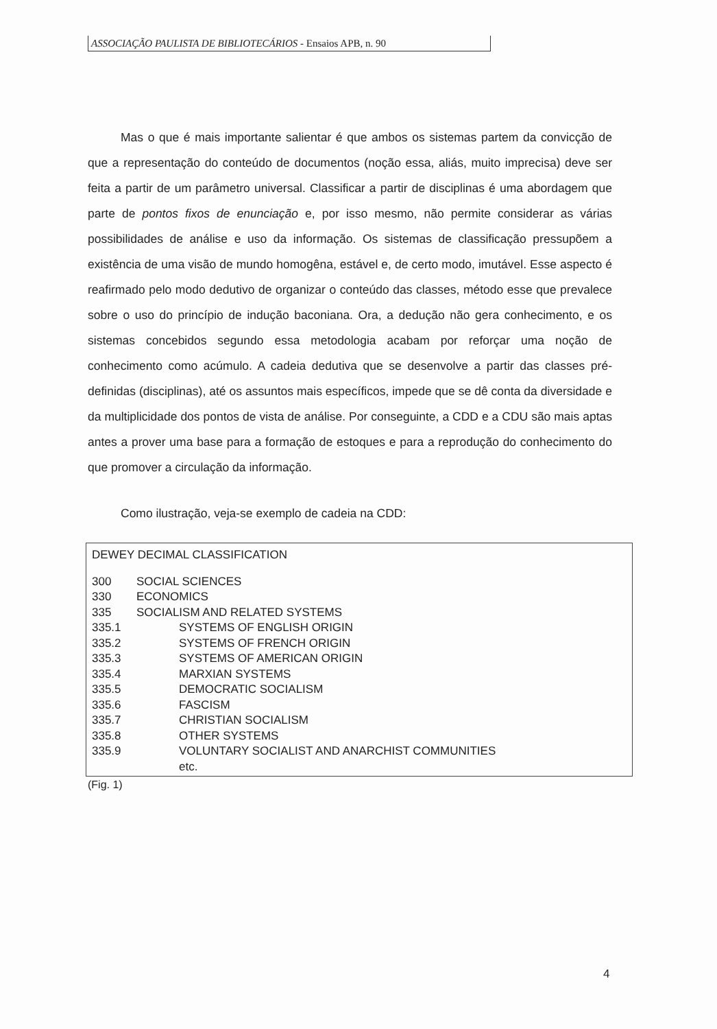ASSOCIAÇÃO PAULISTA DE BIBLIOTECÁRIOS - Ensaios APB, n. 90
Mas o que é mais importante salientar é que ambos os sistemas partem da convicção de que a representação do conteúdo de documentos (noção essa, aliás, muito imprecisa) deve ser feita a partir de um parâmetro universal. Classificar a partir de disciplinas é uma abordagem que parte de pontos fixos de enunciação e, por isso mesmo, não permite considerar as várias possibilidades de análise e uso da informação. Os sistemas de classificação pressupõem a existência de uma visão de mundo homogêna, estável e, de certo modo, imutável. Esse aspecto é reafirmado pelo modo dedutivo de organizar o conteúdo das classes, método esse que prevalece sobre o uso do princípio de indução baconiana. Ora, a dedução não gera conhecimento, e os sistemas concebidos segundo essa metodologia acabam por reforçar uma noção de conhecimento como acúmulo. A cadeia dedutiva que se desenvolve a partir das classes pré-definidas (disciplinas), até os assuntos mais específicos, impede que se dê conta da diversidade e da multiplicidade dos pontos de vista de análise. Por conseguinte, a CDD e a CDU são mais aptas antes a prover uma base para a formação de estoques e para a reprodução do conhecimento do que promover a circulação da informação.
Como ilustração, veja-se exemplo de cadeia na CDD:
DEWEY DECIMAL CLASSIFICATION
| 300 | SOCIAL SCIENCES | |
| 330 | ECONOMICS | |
| 335 | SOCIALISM AND RELATED SYSTEMS | |
| 335.1 | | SYSTEMS OF ENGLISH ORIGIN |
| 335.2 | | SYSTEMS OF FRENCH ORIGIN |
| 335.3 | | SYSTEMS OF AMERICAN ORIGIN |
| 335.4 | | MARXIAN SYSTEMS |
| 335.5 | | DEMOCRATIC SOCIALISM |
| 335.6 | | FASCISM |
| 335.7 | | CHRISTIAN SOCIALISM |
| 335.8 | | OTHER SYSTEMS |
| 335.9 | | VOLUNTARY SOCIALIST AND ANARCHIST COMMUNITIES |
| | | etc. |
(Fig. 1)
4